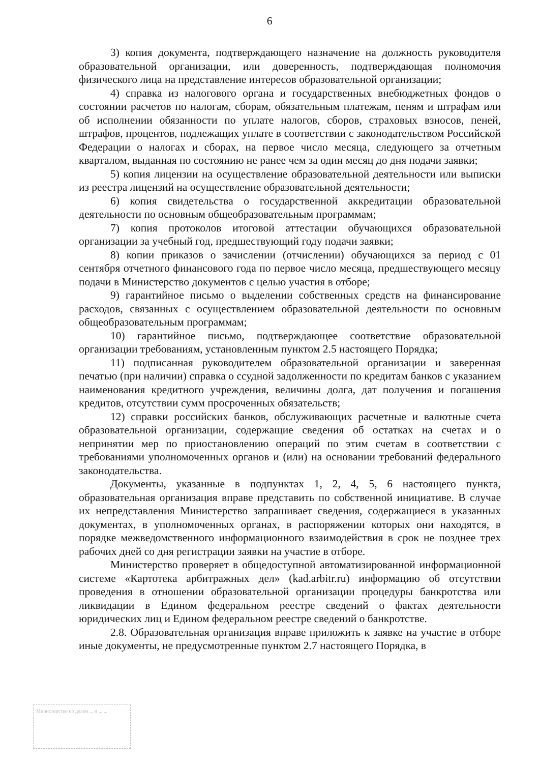6
3) копия документа, подтверждающего назначение на должность руководителя образовательной организации, или доверенность, подтверждающая полномочия физического лица на представление интересов образовательной организации;
4) справка из налогового органа и государственных внебюджетных фондов о состоянии расчетов по налогам, сборам, обязательным платежам, пеням и штрафам или об исполнении обязанности по уплате налогов, сборов, страховых взносов, пеней, штрафов, процентов, подлежащих уплате в соответствии с законодательством Российской Федерации о налогах и сборах, на первое число месяца, следующего за отчетным кварталом, выданная по состоянию не ранее чем за один месяц до дня подачи заявки;
5) копия лицензии на осуществление образовательной деятельности или выписки из реестра лицензий на осуществление образовательной деятельности;
6) копия свидетельства о государственной аккредитации образовательной деятельности по основным общеобразовательным программам;
7) копия протоколов итоговой аттестации обучающихся образовательной организации за учебный год, предшествующий году подачи заявки;
8) копии приказов о зачислении (отчислении) обучающихся за период с 01 сентября отчетного финансового года по первое число месяца, предшествующего месяцу подачи в Министерство документов с целью участия в отборе;
9) гарантийное письмо о выделении собственных средств на финансирование расходов, связанных с осуществлением образовательной деятельности по основным общеобразовательным программам;
10) гарантийное письмо, подтверждающее соответствие образовательной организации требованиям, установленным пунктом 2.5 настоящего Порядка;
11) подписанная руководителем образовательной организации и заверенная печатью (при наличии) справка о ссудной задолженности по кредитам банков с указанием наименования кредитного учреждения, величины долга, дат получения и погашения кредитов, отсутствии сумм просроченных обязательств;
12) справки российских банков, обслуживающих расчетные и валютные счета образовательной организации, содержащие сведения об остатках на счетах и о непринятии мер по приостановлению операций по этим счетам в соответствии с требованиями уполномоченных органов и (или) на основании требований федерального законодательства.
Документы, указанные в подпунктах 1, 2, 4, 5, 6 настоящего пункта, образовательная организация вправе представить по собственной инициативе. В случае их непредставления Министерство запрашивает сведения, содержащиеся в указанных документах, в уполномоченных органах, в распоряжении которых они находятся, в порядке межведомственного информационного взаимодействия в срок не позднее трех рабочих дней со дня регистрации заявки на участие в отборе.
Министерство проверяет в общедоступной автоматизированной информационной системе «Картотека арбитражных дел» (kad.arbitr.ru) информацию об отсутствии проведения в отношении образовательной организации процедуры банкротства или ликвидации в Едином федеральном реестре сведений о фактах деятельности юридических лиц и Едином федеральном реестре сведений о банкротстве.
2.8. Образовательная организация вправе приложить к заявке на участие в отборе иные документы, не предусмотренные пунктом 2.7 настоящего Порядка, в
Министерство по делам ... и ... ...